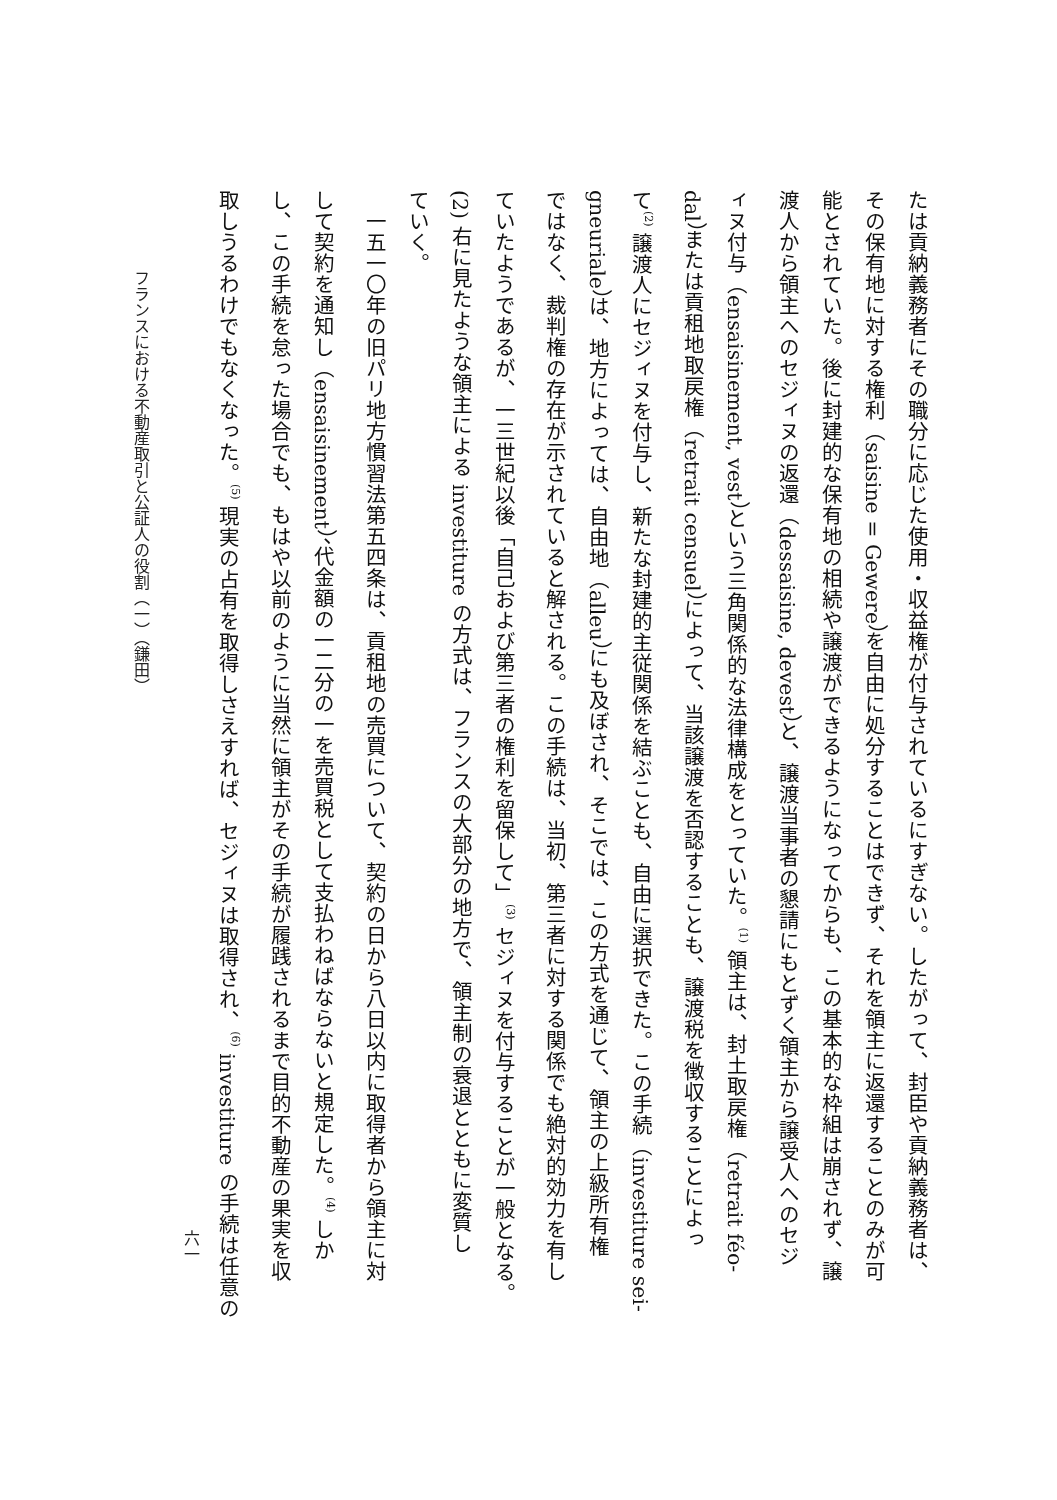たは貢納義務者にその職分に応じた使用・収益権が付与されているにすぎない。したがって、封臣や貢納義務者は、
その保有地に対する権利（saisine = Gewere）を自由に処分することはできず、それを領主に返還することのみが可
能とされていた。後に封建的な保有地の相続や譲渡ができるようになってからも、この基本的な枠組は崩されず、譲
渡人から領主へのセジィヌの返還（dessaisine, devest）と、譲渡当事者の懇請にもとずく領主から譲受人へのセジ
ィヌ付与（ensaisinement, vest）という三角関係的な法律構成をとっていた。<sup>(1)</sup> 領主は、封土取戻権（retrait féo-
dal）または貢租地取戻権（retrait censuel）によって、当該譲渡を否認することも、譲渡税を徴収することによっ
て<sup>(2)</sup> 譲渡人にセジィヌを付与し、新たな封建的主従関係を結ぶことも、自由に選択できた。この手続（investiture sei-
gneuriale）は、地方によっては、自由地（alleu）にも及ぼされ、そこでは、この方式を通じて、領主の上級所有権
ではなく、裁判権の存在が示されていると解される。この手続は、当初、第三者に対する関係でも絶対的効力を有し
ていたようであるが、一三世紀以後「自己および第三者の権利を留保して」<sup>(3)</sup> セジィヌを付与することが一般となる。
(2) 右に見たような領主による investiture の方式は、フランスの大部分の地方で、領主制の衰退とともに変質し
ていく。
　一五一〇年の旧パリ地方慣習法第五四条は、貢租地の売買について、契約の日から八日以内に取得者から領主に対
して契約を通知し（ensaisinement）、代金額の一二分の一を売買税として支払わねばならないと規定した。<sup>(4)</sup> しか
し、この手続を怠った場合でも、もはや以前のように当然に領主がその手続が履践されるまで目的不動産の果実を収
取しうるわけでもなくなった。<sup>(5)</sup> 現実の占有を取得しさえすれば、セジィヌは取得され、<sup>(6)</sup> investiture の手続は任意の
六一
フランスにおける不動産取引と公証人の役割（一）（鎌田）